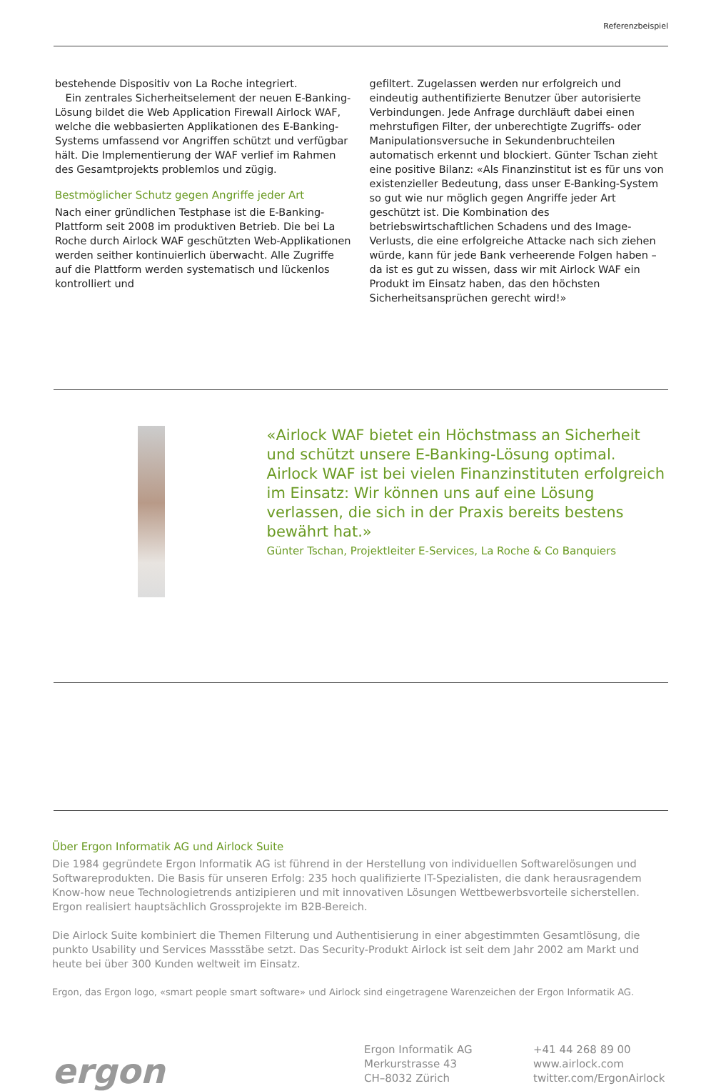Referenzbeispiel
bestehende Dispositiv von La Roche integriert.
 Ein zentrales Sicherheitselement der neuen E-Banking-Lösung bildet die Web Application Firewall Airlock WAF, welche die webbasierten Applikationen des E-Banking- Systems umfassend vor Angriffen schützt und verfügbar hält. Die Implementierung der WAF verlief im Rahmen des Gesamtprojekts problemlos und zügig.
Bestmöglicher Schutz gegen Angriffe jeder Art
Nach einer gründlichen Testphase ist die E-Banking-Plattform seit 2008 im produktiven Betrieb. Die bei La Roche durch Airlock WAF geschützten Web-Applikationen werden seither kontinuierlich überwacht. Alle Zugriffe auf die Plattform werden systematisch und lückenlos kontrolliert und
gefiltert. Zugelassen werden nur erfolgreich und eindeutig authentifizierte Benutzer über autorisierte Verbindungen. Jede Anfrage durchläuft dabei einen mehrstufigen Filter, der unberechtigte Zugriffs- oder Manipulationsversuche in Sekundenbruchteilen automatisch erkennt und blockiert. Günter Tschan zieht eine positive Bilanz: «Als Finanzinstitut ist es für uns von existenzieller Bedeutung, dass unser E-Banking-System so gut wie nur möglich gegen Angriffe jeder Art geschützt ist. Die Kombination des betriebswirtschaftlichen Schadens und des Image-Verlusts, die eine erfolgreiche Attacke nach sich ziehen würde, kann für jede Bank verheerende Folgen haben – da ist es gut zu wissen, dass wir mit Airlock WAF ein Produkt im Einsatz haben, das den höchsten Sicherheitsansprüchen gerecht wird!»
«Airlock WAF bietet ein Höchstmass an Sicherheit und schützt unsere E-Banking-Lösung optimal. Airlock WAF ist bei vielen Finanzinstituten erfolgreich im Einsatz: Wir können uns auf eine Lösung verlassen, die sich in der Praxis bereits bestens bewährt hat.»
Günter Tschan, Projektleiter E-Services, La Roche & Co Banquiers
Über Ergon Informatik AG und Airlock Suite
Die 1984 gegründete Ergon Informatik AG ist führend in der Herstellung von individuellen Softwarelösungen und Softwareprodukten. Die Basis für unseren Erfolg: 235 hoch qualifizierte IT-Spezialisten, die dank herausragendem Know-how neue Technologietrends antizipieren und mit innovativen Lösungen Wettbewerbsvorteile sicherstellen. Ergon realisiert hauptsächlich Grossprojekte im B2B-Bereich.
Die Airlock Suite kombiniert die Themen Filterung und Authentisierung in einer abgestimmten Gesamtlösung, die punkto Usability und Services Massstäbe setzt. Das Security-Produkt Airlock ist seit dem Jahr 2002 am Markt und heute bei über 300 Kunden weltweit im Einsatz.
Ergon, das Ergon logo, «smart people smart software» und Airlock sind eingetragene Warenzeichen der Ergon Informatik AG.
ergon
Ergon Informatik AG
Merkurstrasse 43
CH–8032 Zürich
+41 44 268 89 00
www.airlock.com
twitter.com/ErgonAirlock